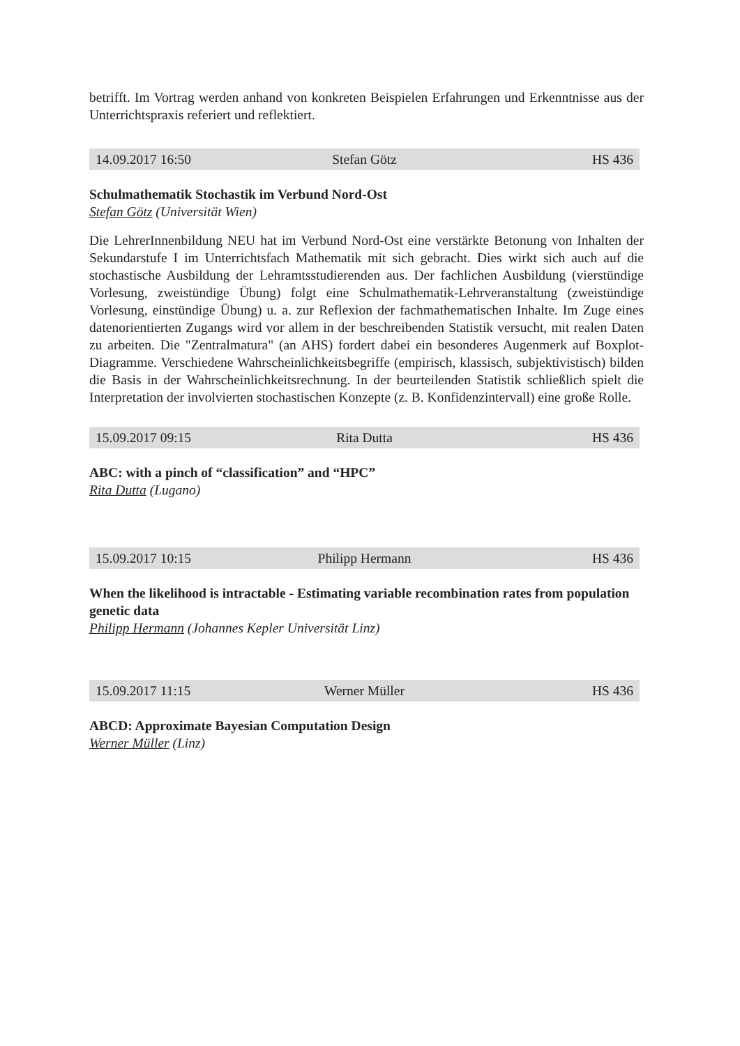betrifft. Im Vortrag werden anhand von konkreten Beispielen Erfahrungen und Erkenntnisse aus der Unterrichtspraxis referiert und reflektiert.
14.09.2017 16:50 Stefan Götz HS 436
Schulmathematik Stochastik im Verbund Nord-Ost
Stefan Götz (Universität Wien)
Die LehrerInnenbildung NEU hat im Verbund Nord-Ost eine verstärkte Betonung von Inhalten der Sekundarstufe I im Unterrichtsfach Mathematik mit sich gebracht. Dies wirkt sich auch auf die stochastische Ausbildung der Lehramtsstudierenden aus. Der fachlichen Ausbildung (vierstündige Vorlesung, zweistündige Übung) folgt eine Schulmathematik-Lehrveranstaltung (zweistündige Vorlesung, einstündige Übung) u. a. zur Reflexion der fachmathematischen Inhalte. Im Zuge eines datenorientierten Zugangs wird vor allem in der beschreibenden Statistik versucht, mit realen Daten zu arbeiten. Die "Zentralmatura" (an AHS) fordert dabei ein besonderes Augenmerk auf Boxplot-Diagramme. Verschiedene Wahrscheinlichkeitsbegriffe (empirisch, klassisch, subjektivistisch) bilden die Basis in der Wahrscheinlichkeitsrechnung. In der beurteilenden Statistik schließlich spielt die Interpretation der involvierten stochastischen Konzepte (z. B. Konfidenzintervall) eine große Rolle.
15.09.2017 09:15 Rita Dutta HS 436
ABC: with a pinch of “classification” and “HPC”
Rita Dutta (Lugano)
15.09.2017 10:15 Philipp Hermann HS 436
When the likelihood is intractable - Estimating variable recombination rates from population genetic data
Philipp Hermann (Johannes Kepler Universität Linz)
15.09.2017 11:15 Werner Müller HS 436
ABCD: Approximate Bayesian Computation Design
Werner Müller (Linz)